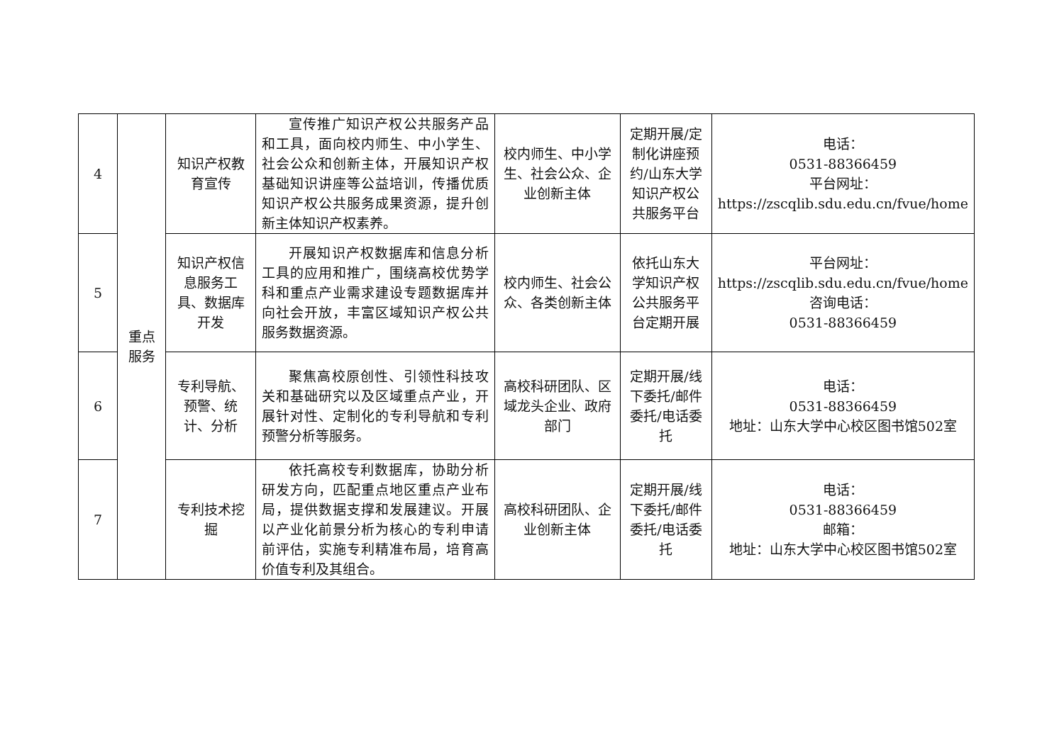| 4 | 重点 服务 | 知识产权教育宣传 | 宣传推广知识产权公共服务产品和工具，面向校内师生、中小学生、社会公众和创新主体，开展知识产权基础知识讲座等公益培训，传播优质知识产权公共服务成果资源，提升创新主体知识产权素养。 | 校内师生、中小学生、社会公众、企业创新主体 | 定期开展/定制化讲座预约/山东大学知识产权公共服务平台 | 电话： 0531-88366459 平台网址： https://zscqlib.sdu.edu.cn/fvue/home |
| 5 | | 知识产权信息服务工具、数据库开发 | 开展知识产权数据库和信息分析工具的应用和推广，围绕高校优势学科和重点产业需求建设专题数据库并向社会开放，丰富区域知识产权公共服务数据资源。 | 校内师生、社会公众、各类创新主体 | 依托山东大学知识产权公共服务平台定期开展 | 平台网址： https://zscqlib.sdu.edu.cn/fvue/home 咨询电话： 0531-88366459 |
| 6 | | 专利导航、预警、统计、分析 | 聚焦高校原创性、引领性科技攻关和基础研究以及区域重点产业，开展针对性、定制化的专利导航和专利预警分析等服务。 | 高校科研团队、区域龙头企业、政府部门 | 定期开展/线下委托/邮件委托/电话委托 | 电话： 0531-88366459 地址：山东大学中心校区图书馆502室 |
| 7 | | 专利技术挖掘 | 依托高校专利数据库，协助分析研发方向，匹配重点地区重点产业布局，提供数据支撑和发展建议。开展以产业化前景分析为核心的专利申请前评估，实施专利精准布局，培育高价值专利及其组合。 | 高校科研团队、企业创新主体 | 定期开展/线下委托/邮件委托/电话委托 | 电话： 0531-88366459 邮箱： 地址：山东大学中心校区图书馆502室 |